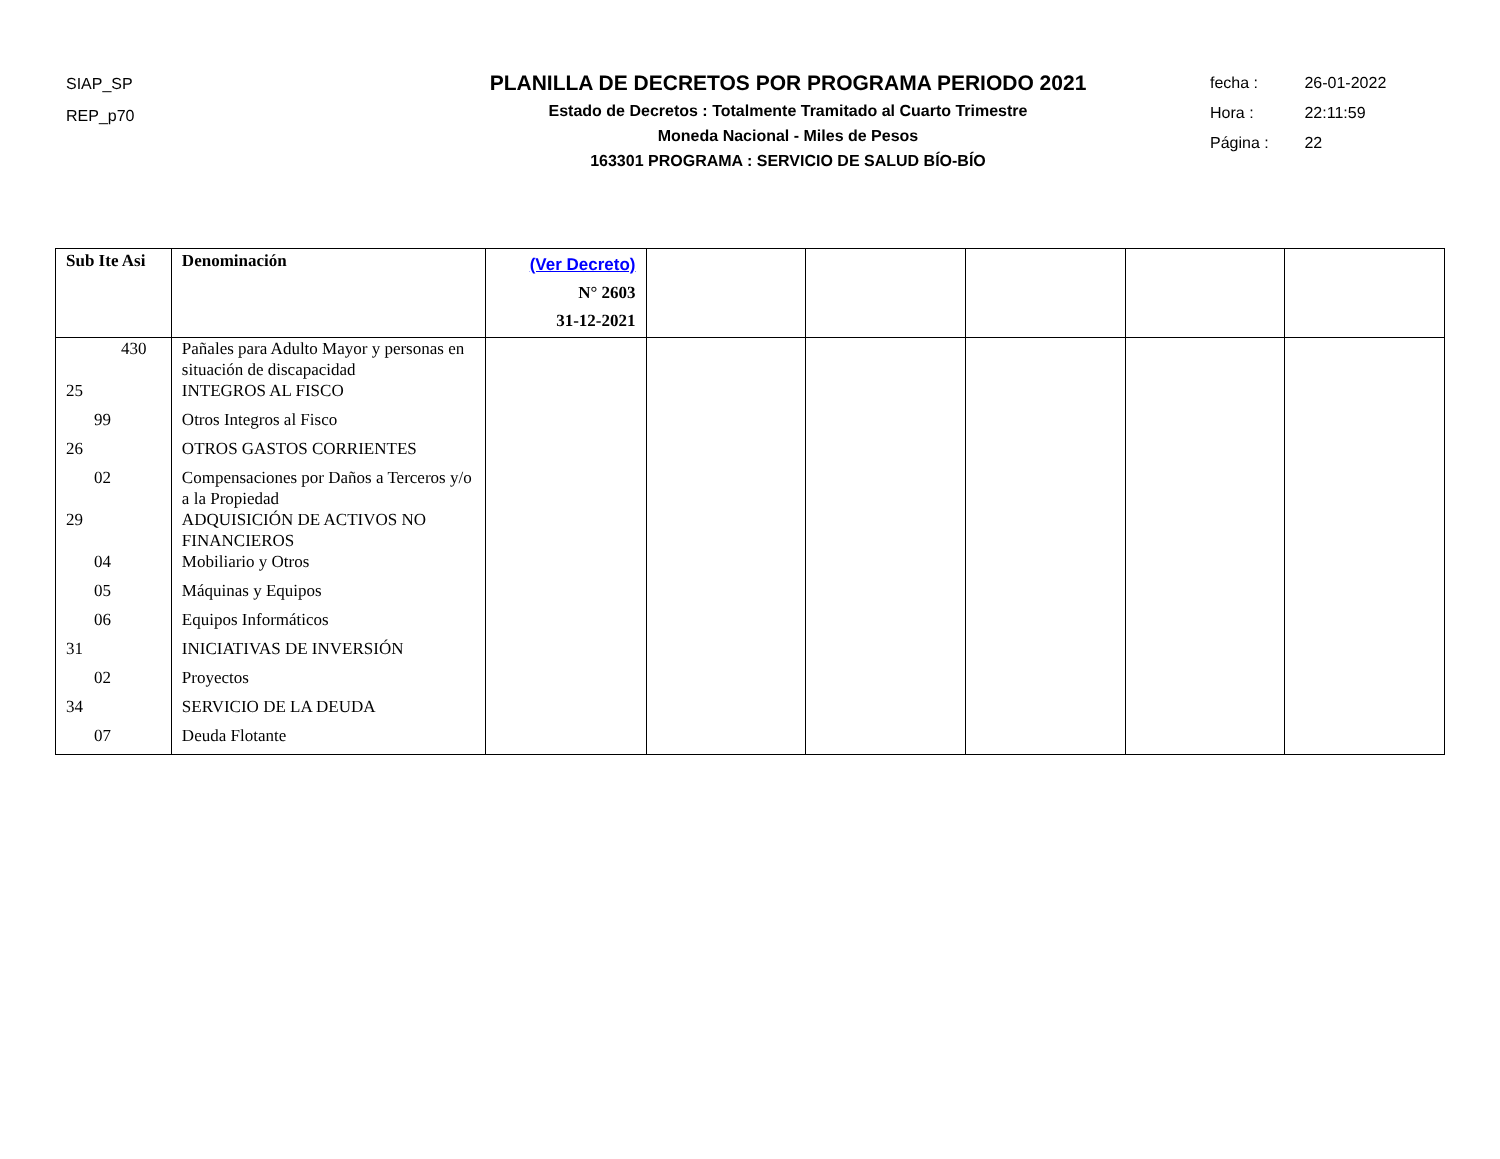SIAP_SP
REP_p70
PLANILLA DE DECRETOS POR PROGRAMA PERIODO 2021
Estado de Decretos : Totalmente Tramitado al Cuarto Trimestre
Moneda Nacional - Miles de Pesos
163301 PROGRAMA : SERVICIO DE SALUD BÍO-BÍO
fecha : 26-01-2022
Hora : 22:11:59
Página : 22
| Sub Ite Asi | Denominación | (Ver Decreto) N° 2603 31-12-2021 | | | | | |
| --- | --- | --- | --- | --- | --- | --- | --- |
| 430 | Pañales para Adulto Mayor y personas en situación de discapacidad | | | | | | |
| 25 | INTEGROS AL FISCO | | | | | | |
| 99 | Otros Integros al Fisco | | | | | | |
| 26 | OTROS GASTOS CORRIENTES | | | | | | |
| 02 | Compensaciones por Daños a Terceros y/o a la Propiedad | | | | | | |
| 29 | ADQUISICIÓN DE ACTIVOS NO FINANCIEROS | | | | | | |
| 04 | Mobiliario y Otros | | | | | | |
| 05 | Máquinas y Equipos | | | | | | |
| 06 | Equipos Informáticos | | | | | | |
| 31 | INICIATIVAS DE INVERSIÓN | | | | | | |
| 02 | Proyectos | | | | | | |
| 34 | SERVICIO DE LA DEUDA | | | | | | |
| 07 | Deuda Flotante | | | | | | |